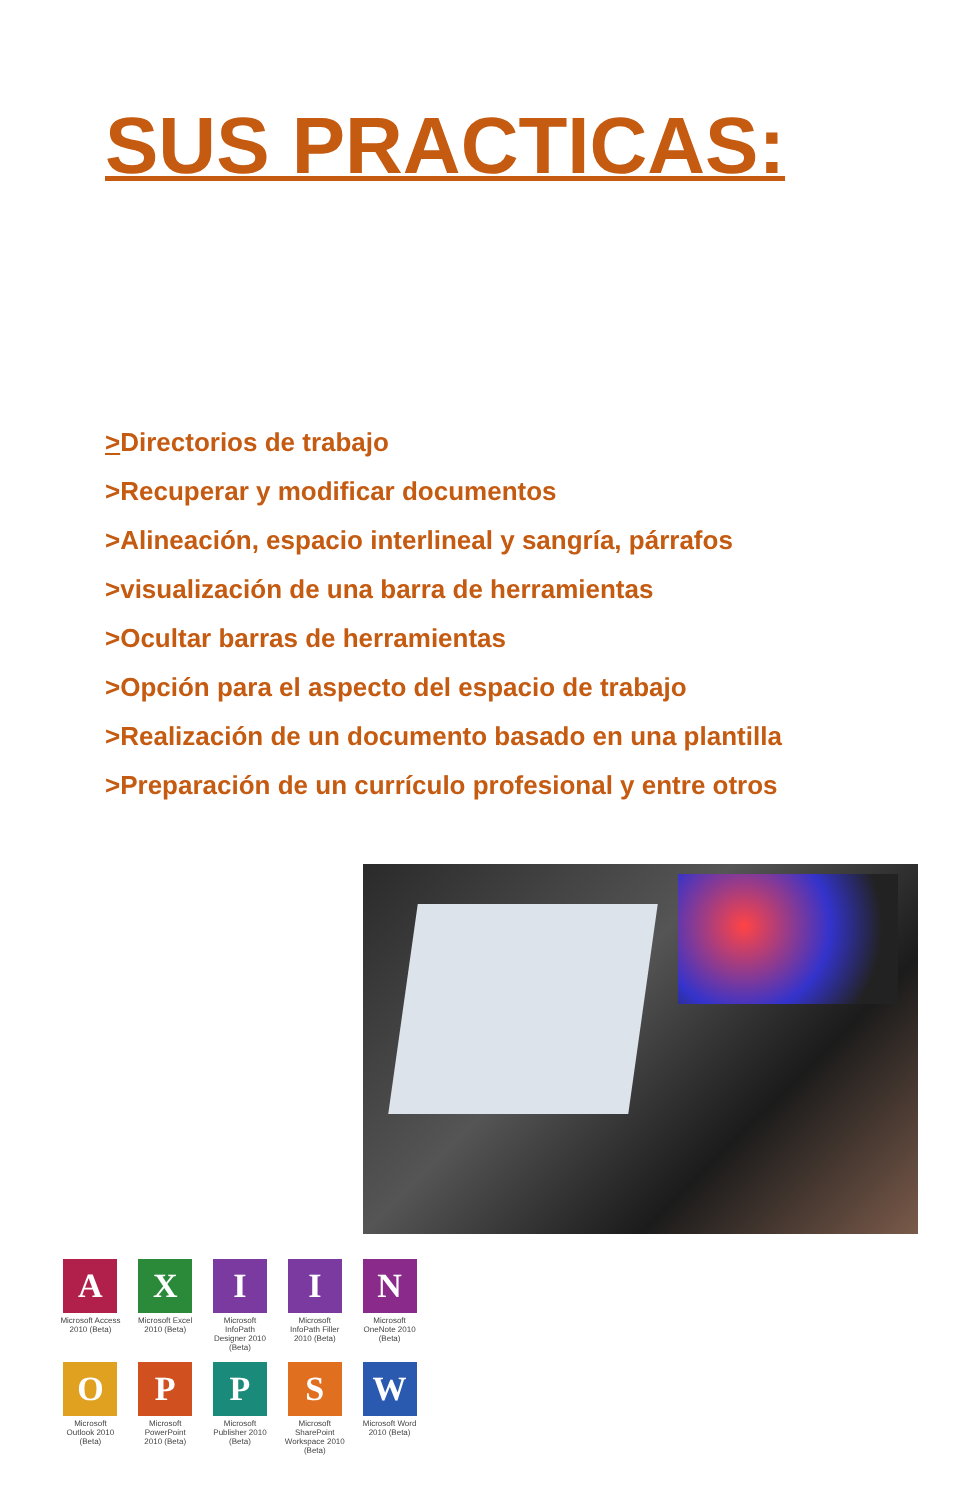SUS PRACTICAS:
>Directorios de trabajo
>Recuperar y modificar documentos
>Alineación, espacio interlineal y sangría, párrafos
>visualización de una barra de herramientas
>Ocultar barras de herramientas
>Opción para el aspecto del espacio de trabajo
>Realización de un documento basado en una plantilla
>Preparación de un currículo profesional y entre otros
A
Microsoft Access 2010 (Beta)
X
Microsoft Excel 2010 (Beta)
I
Microsoft InfoPath Designer 2010 (Beta)
I
Microsoft InfoPath Filler 2010 (Beta)
N
Microsoft OneNote 2010 (Beta)
O
Microsoft Outlook 2010 (Beta)
P
Microsoft PowerPoint 2010 (Beta)
P
Microsoft Publisher 2010 (Beta)
S
Microsoft SharePoint Workspace 2010 (Beta)
W
Microsoft Word 2010 (Beta)